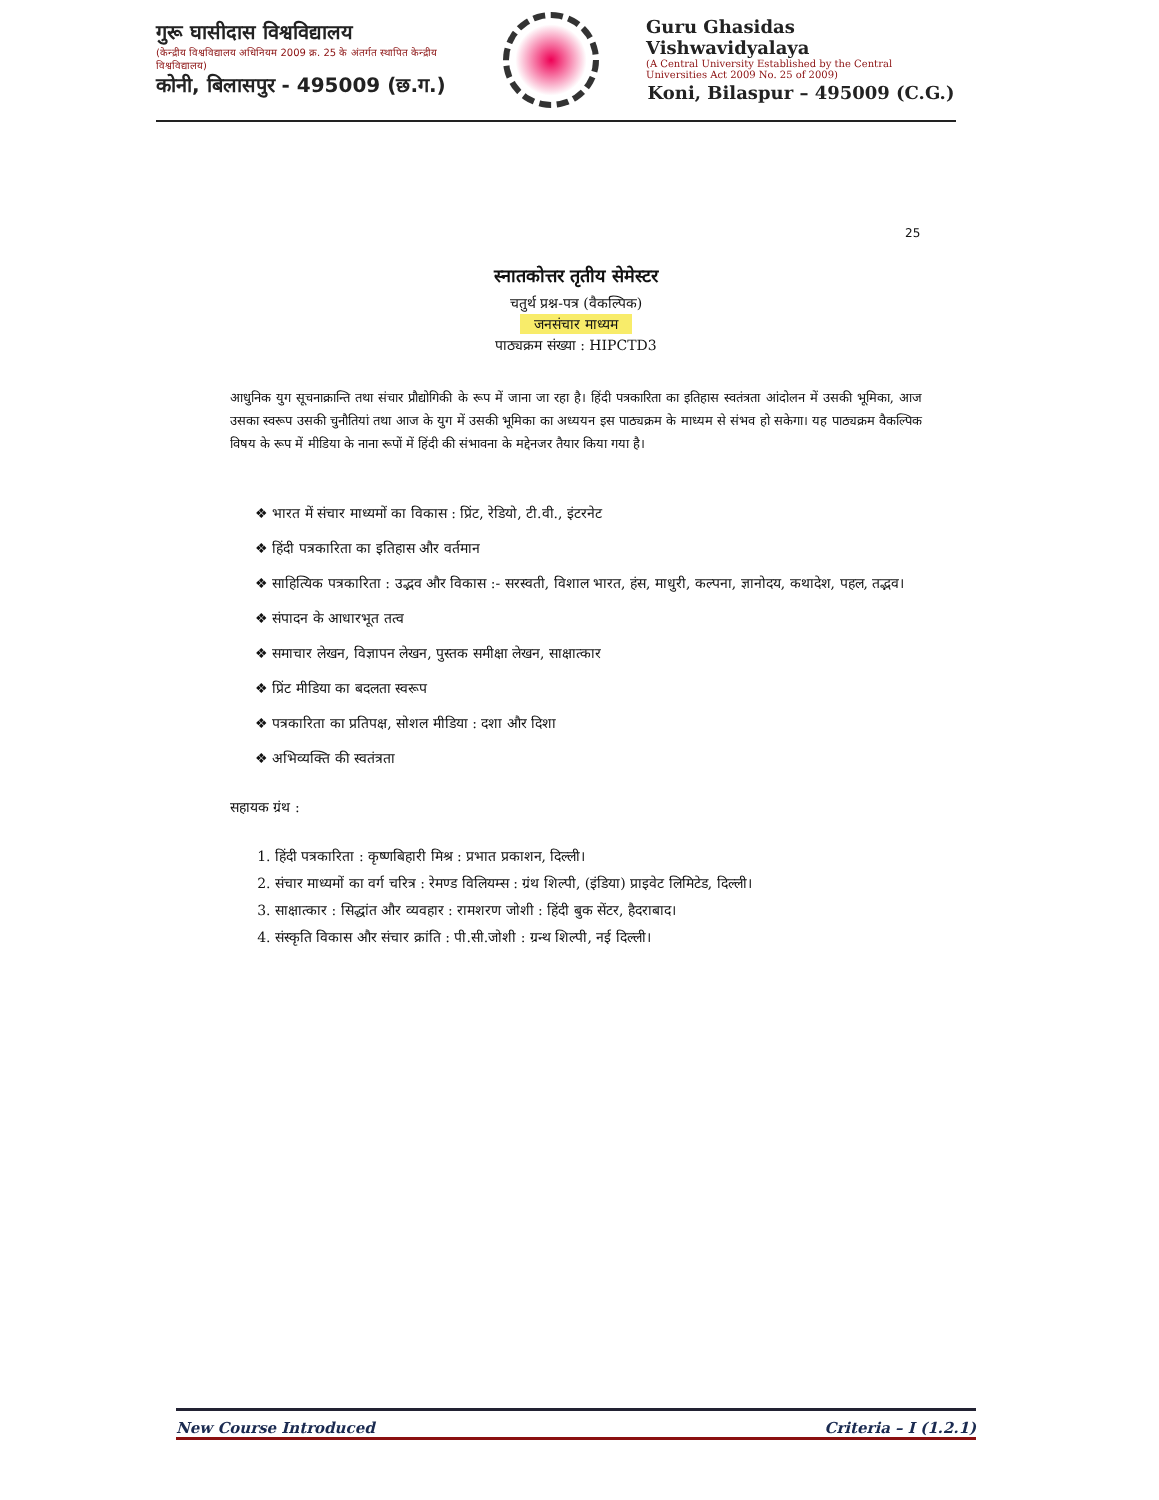गुरू घासीदास विश्वविद्यालय
(केन्द्रीय विश्वविद्यालय अधिनियम 2009 क्र. 25 के अंतर्गत स्थापित केन्द्रीय विश्वविद्यालय)
कोनी, बिलासपुर - 495009 (छ.ग.)
Guru Ghasidas Vishwavidyalaya
(A Central University Established by the Central Universities Act 2009 No. 25 of 2009)
Koni, Bilaspur – 495009 (C.G.)
25
स्नातकोत्तर तृतीय सेमेस्टर
चतुर्थ प्रश्न-पत्र (वैकल्पिक)
जनसंचार माध्यम
पाठ्यक्रम संख्या : HIPCTD3
आधुनिक युग सूचनाक्रान्ति तथा संचार प्रौद्योगिकी के रूप में जाना जा रहा है। हिंदी पत्रकारिता का इतिहास स्वतंत्रता आंदोलन में उसकी भूमिका, आज उसका स्वरूप उसकी चुनौतियां तथा आज के युग में उसकी भूमिका का अध्ययन इस पाठ्यक्रम के माध्यम से संभव हो सकेगा। यह पाठ्यक्रम वैकल्पिक विषय के रूप में मीडिया के नाना रूपों में हिंदी की संभावना के मद्देनजर तैयार किया गया है।
❖ भारत में संचार माध्यमों का विकास : प्रिंट, रेडियो, टी.वी., इंटरनेट
❖ हिंदी पत्रकारिता का इतिहास और वर्तमान
❖ साहित्यिक पत्रकारिता : उद्भव और विकास :- सरस्वती, विशाल भारत, हंस, माधुरी, कल्पना, ज्ञानोदय, कथादेश, पहल, तद्भव।
❖ संपादन के आधारभूत तत्व
❖ समाचार लेखन, विज्ञापन लेखन, पुस्तक समीक्षा लेखन, साक्षात्कार
❖ प्रिंट मीडिया का बदलता स्वरूप
❖ पत्रकारिता का प्रतिपक्ष, सोशल मीडिया : दशा और दिशा
❖ अभिव्यक्ति की स्वतंत्रता
सहायक ग्रंथ :
1. हिंदी पत्रकारिता : कृष्णबिहारी मिश्र : प्रभात प्रकाशन, दिल्ली।
2. संचार माध्यमों का वर्ग चरित्र : रेमण्ड विलियम्स : ग्रंथ शिल्पी, (इंडिया) प्राइवेट लिमिटेड, दिल्ली।
3. साक्षात्कार : सिद्धांत और व्यवहार : रामशरण जोशी : हिंदी बुक सेंटर, हैदराबाद।
4. संस्कृति विकास और संचार क्रांति : पी.सी.जोशी : ग्रन्थ शिल्पी, नई दिल्ली।
New Course Introduced Criteria – I (1.2.1)